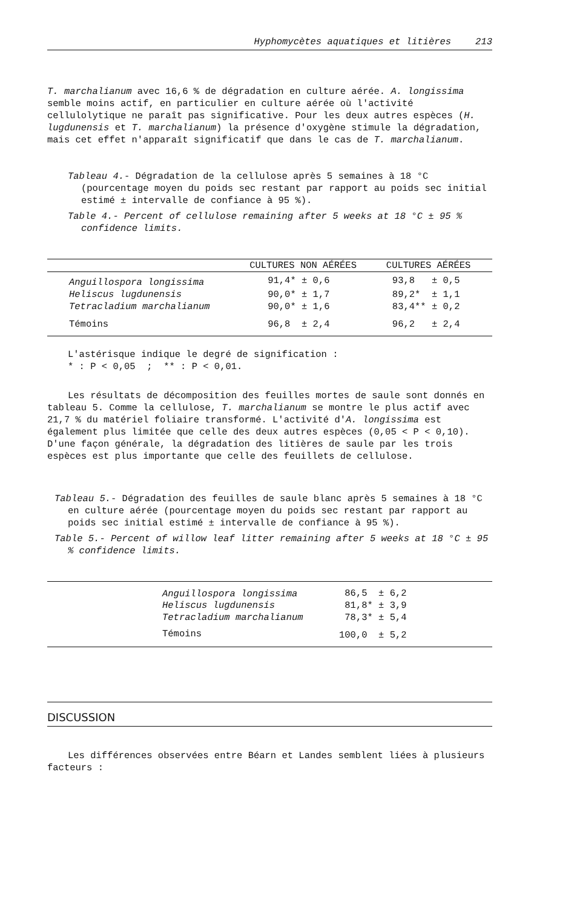Hyphomycètes aquatiques et litières 213
T. marchalianum avec 16,6 % de dégradation en culture aérée. A. longissima semble moins actif, en particulier en culture aérée où l'activité cellulolytique ne paraît pas significative. Pour les deux autres espèces (H. lugdunensis et T. marchalianum) la présence d'oxygène stimule la dégradation, mais cet effet n'apparaît significatif que dans le cas de T. marchalianum.
Tableau 4.- Dégradation de la cellulose après 5 semaines à 18 °C (pourcentage moyen du poids sec restant par rapport au poids sec initial estimé ± intervalle de confiance à 95 %).
Table 4.- Percent of cellulose remaining after 5 weeks at 18 °C ± 95 % confidence limits.
| | CULTURES NON AÉRÉES | CULTURES AÉRÉES |
| --- | --- | --- |
| Anguillospora longissima | 91,4* ± 0,6 | 93,8 ± 0,5 |
| Heliscus lugdunensis | 90,0* ± 1,7 | 89,2* ± 1,1 |
| Tetracladium marchalianum | 90,0* ± 1,6 | 83,4** ± 0,2 |
| Témoins | 96,8 ± 2,4 | 96,2 ± 2,4 |
L'astérisque indique le degré de signification :
* : P < 0,05 ; ** : P < 0,01.
Les résultats de décomposition des feuilles mortes de saule sont donnés en tableau 5. Comme la cellulose, T. marchalianum se montre le plus actif avec 21,7 % du matériel foliaire transformé. L'activité d'A. longissima est également plus limitée que celle des deux autres espèces (0,05 < P < 0,10). D'une façon générale, la dégradation des litières de saule par les trois espèces est plus importante que celle des feuillets de cellulose.
Tableau 5.- Dégradation des feuilles de saule blanc après 5 semaines à 18 °C en culture aérée (pourcentage moyen du poids sec restant par rapport au poids sec initial estimé ± intervalle de confiance à 95 %).
Table 5.- Percent of willow leaf litter remaining after 5 weeks at 18 °C ± 95 % confidence limits.
| Anguillospora longissima | 86,5 ± 6,2 |
| Heliscus lugdunensis | 81,8* ± 3,9 |
| Tetracladium marchalianum | 78,3* ± 5,4 |
| Témoins | 100,0 ± 5,2 |
DISCUSSION
Les différences observées entre Béarn et Landes semblent liées à plusieurs facteurs :